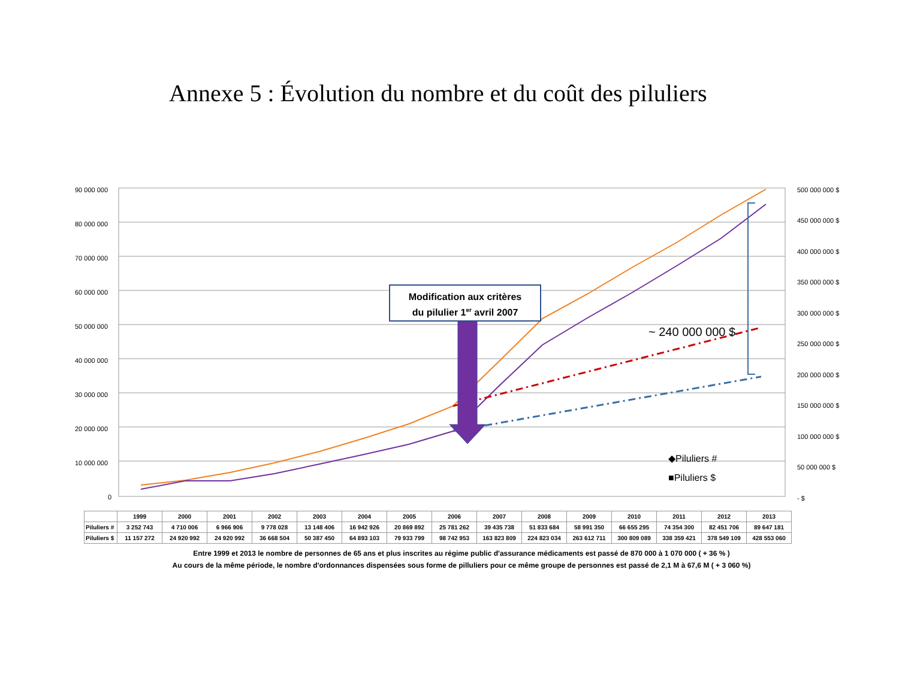Annexe 5 : Évolution du nombre et du coût des piluliers
90 000 000
80 000 000
70 000 000
60 000 000
50 000 000
40 000 000
30 000 000
20 000 000
10 000 000
0
500 000 000 $
450 000 000 $
400 000 000 $
350 000 000 $
300 000 000 $
250 000 000 $
200 000 000 $
150 000 000 $
100 000 000 $
50 000 000 $
- $
Modification aux critères
du pilulier 1er avril 2007
~ 240 000 000 $
◆Piluliers #
■Piluliers $
| | 1999 | 2000 | 2001 | 2002 | 2003 | 2004 | 2005 | 2006 | 2007 | 2008 | 2009 | 2010 | 2011 | 2012 | 2013 |
| Piluliers # | 3 252 743 | 4 710 006 | 6 966 906 | 9 778 028 | 13 148 406 | 16 942 926 | 20 869 892 | 25 781 262 | 39 435 738 | 51 833 684 | 58 991 350 | 66 655 295 | 74 354 300 | 82 451 706 | 89 647 181 |
| Piluliers $ | 11 157 272 | 24 920 992 | 24 920 992 | 36 668 504 | 50 387 450 | 64 893 103 | 79 933 799 | 98 742 953 | 163 823 809 | 224 823 034 | 263 612 711 | 300 809 089 | 338 359 421 | 378 549 109 | 428 553 060 |
Entre 1999 et 2013 le nombre de personnes de 65 ans et plus inscrites au régime public d'assurance médicaments est passé de 870 000 à 1 070 000 ( + 36 % )
Au cours de la même période, le nombre d'ordonnances dispensées sous forme de pilluliers pour ce même groupe de personnes est passé de 2,1 M à 67,6 M ( + 3 060 %)